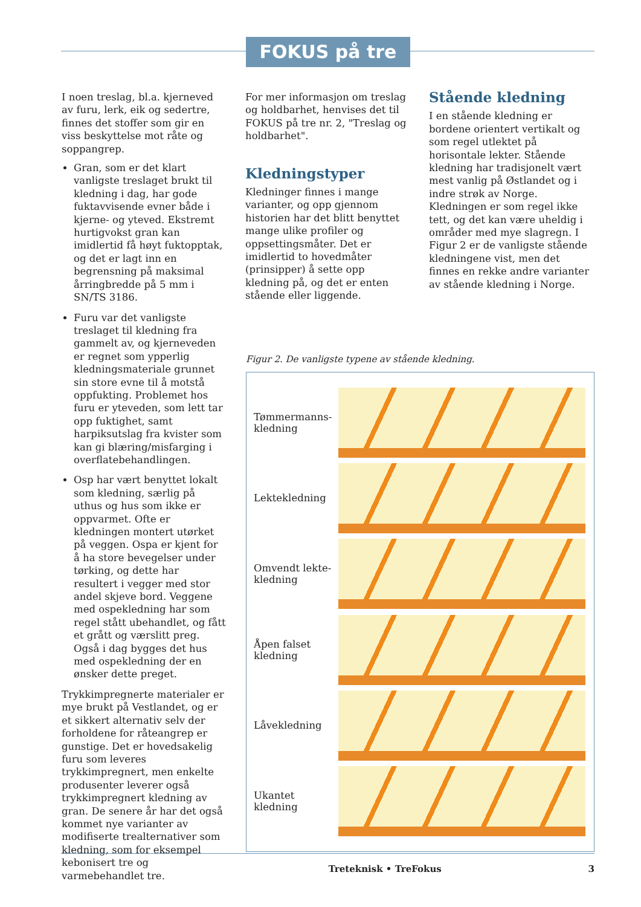FOKUS på tre
I noen treslag, bl.a. kjerneved av furu, lerk, eik og sedertre, finnes det stoffer som gir en viss beskyttelse mot råte og soppangrep.
Gran, som er det klart vanligste treslaget brukt til kledning i dag, har gode fuktavvisende evner både i kjerne- og yteved. Ekstremt hurtigvokst gran kan imidlertid få høyt fuktopptak, og det er lagt inn en begrensning på maksimal årringbredde på 5 mm i SN/TS 3186.
Furu var det vanligste treslaget til kledning fra gammelt av, og kjerneveden er regnet som ypperlig kledningsmateriale grunnet sin store evne til å motstå oppfukting. Problemet hos furu er yteveden, som lett tar opp fuktighet, samt harpiksutslag fra kvister som kan gi blæring/misfarging i overflatebehandlingen.
Osp har vært benyttet lokalt som kledning, særlig på uthus og hus som ikke er oppvarmet. Ofte er kledningen montert utørket på veggen. Ospa er kjent for å ha store bevegelser under tørking, og dette har resultert i vegger med stor andel skjeve bord. Veggene med ospekledning har som regel stått ubehandlet, og fått et grått og værslitt preg. Også i dag bygges det hus med ospekledning der en ønsker dette preget.
Trykkimpregnerte materialer er mye brukt på Vestlandet, og er et sikkert alternativ selv der forholdene for råteangrep er gunstige. Det er hovedsakelig furu som leveres trykkimpregnert, men enkelte produsenter leverer også trykkimpregnert kledning av gran. De senere år har det også kommet nye varianter av modifiserte trealternativer som kledning, som for eksempel kebonisert tre og varmebehandlet tre.
For mer informasjon om treslag og holdbarhet, henvises det til FOKUS på tre nr. 2, "Treslag og holdbarhet".
Kledningstyper
Kledninger finnes i mange varianter, og opp gjennom historien har det blitt benyttet mange ulike profiler og oppsettingsmåter. Det er imidlertid to hovedmåter (prinsipper) å sette opp kledning på, og det er enten stående eller liggende.
Stående kledning
I en stående kledning er bordene orientert vertikalt og som regel utlektet på horisontale lekter. Stående kledning har tradisjonelt vært mest vanlig på Østlandet og i indre strøk av Norge. Kledningen er som regel ikke tett, og det kan være uheldig i områder med mye slagregn. I Figur 2 er de vanligste stående kledningene vist, men det finnes en rekke andre varianter av stående kledning i Norge.
Figur 2. De vanligste typene av stående kledning.
Tømmermanns-
kledning
Lektekledning
Omvendt lekte-
kledning
Åpen falset
kledning
Låvekledning
Ukantet
kledning
Treteknisk • TreFokus 3